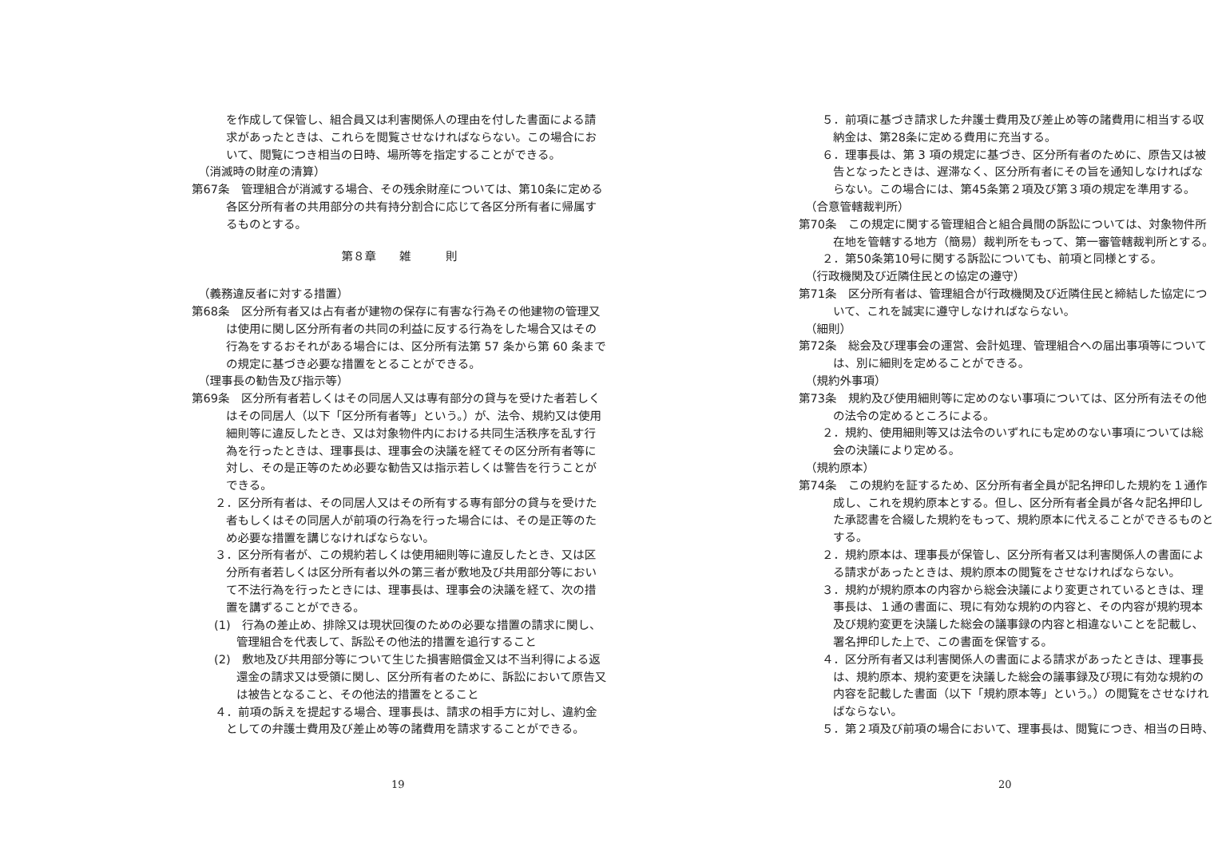を作成して保管し、組合員又は利害関係人の理由を付した書面による請求があったときは、これらを閲覧させなければならない。この場合において、閲覧につき相当の日時、場所等を指定することができる。
（消滅時の財産の清算）
第67条　管理組合が消滅する場合、その残余財産については、第10条に定める各区分所有者の共用部分の共有持分割合に応じて各区分所有者に帰属するものとする。
第８章　　雑　　　則
（義務違反者に対する措置）
第68条　区分所有者又は占有者が建物の保存に有害な行為その他建物の管理又は使用に関し区分所有者の共同の利益に反する行為をした場合又はその行為をするおそれがある場合には、区分所有法第 57 条から第 60 条までの規定に基づき必要な措置をとることができる。
（理事長の勧告及び指示等）
第69条　区分所有者若しくはその同居人又は専有部分の貸与を受けた者若しくはその同居人（以下「区分所有者等」という。）が、法令、規約又は使用細則等に違反したとき、又は対象物件内における共同生活秩序を乱す行為を行ったときは、理事長は、理事会の決議を経てその区分所有者等に対し、その是正等のため必要な勧告又は指示若しくは警告を行うことができる。
２．区分所有者は、その同居人又はその所有する専有部分の貸与を受けた者もしくはその同居人が前項の行為を行った場合には、その是正等のため必要な措置を講じなければならない。
３．区分所有者が、この規約若しくは使用細則等に違反したとき、又は区分所有者若しくは区分所有者以外の第三者が敷地及び共用部分等において不法行為を行ったときには、理事長は、理事会の決議を経て、次の措置を講ずることができる。
(1)　行為の差止め、排除又は現状回復のための必要な措置の請求に関し、管理組合を代表して、訴訟その他法的措置を追行すること
(2)　敷地及び共用部分等について生じた損害賠償金又は不当利得による返還金の請求又は受領に関し、区分所有者のために、訴訟において原告又は被告となること、その他法的措置をとること
４．前項の訴えを提起する場合、理事長は、請求の相手方に対し、違約金としての弁護士費用及び差止め等の諸費用を請求することができる。
19
５．前項に基づき請求した弁護士費用及び差止め等の諸費用に相当する収納金は、第28条に定める費用に充当する。
６．理事長は、第 3 項の規定に基づき、区分所有者のために、原告又は被告となったときは、遅滞なく、区分所有者にその旨を通知しなければならない。この場合には、第45条第２項及び第３項の規定を準用する。
（合意管轄裁判所）
第70条　この規定に関する管理組合と組合員間の訴訟については、対象物件所在地を管轄する地方（簡易）裁判所をもって、第一審管轄裁判所とする。
２．第50条第10号に関する訴訟についても、前項と同様とする。
（行政機関及び近隣住民との協定の遵守）
第71条　区分所有者は、管理組合が行政機関及び近隣住民と締結した協定について、これを誠実に遵守しなければならない。
（細則）
第72条　総会及び理事会の運営、会計処理、管理組合への届出事項等については、別に細則を定めることができる。
（規約外事項）
第73条　規約及び使用細則等に定めのない事項については、区分所有法その他の法令の定めるところによる。
２．規約、使用細則等又は法令のいずれにも定めのない事項については総会の決議により定める。
（規約原本）
第74条　この規約を証するため、区分所有者全員が記名押印した規約を１通作成し、これを規約原本とする。但し、区分所有者全員が各々記名押印した承認書を合綴した規約をもって、規約原本に代えることができるものとする。
２．規約原本は、理事長が保管し、区分所有者又は利害関係人の書面による請求があったときは、規約原本の閲覧をさせなければならない。
３．規約が規約原本の内容から総会決議により変更されているときは、理事長は、１通の書面に、現に有効な規約の内容と、その内容が規約現本及び規約変更を決議した総会の議事録の内容と相違ないことを記載し、署名押印した上で、この書面を保管する。
４．区分所有者又は利害関係人の書面による請求があったときは、理事長は、規約原本、規約変更を決議した総会の議事録及び現に有効な規約の内容を記載した書面（以下「規約原本等」という。）の閲覧をさせなければならない。
５．第２項及び前項の場合において、理事長は、閲覧につき、相当の日時、
20